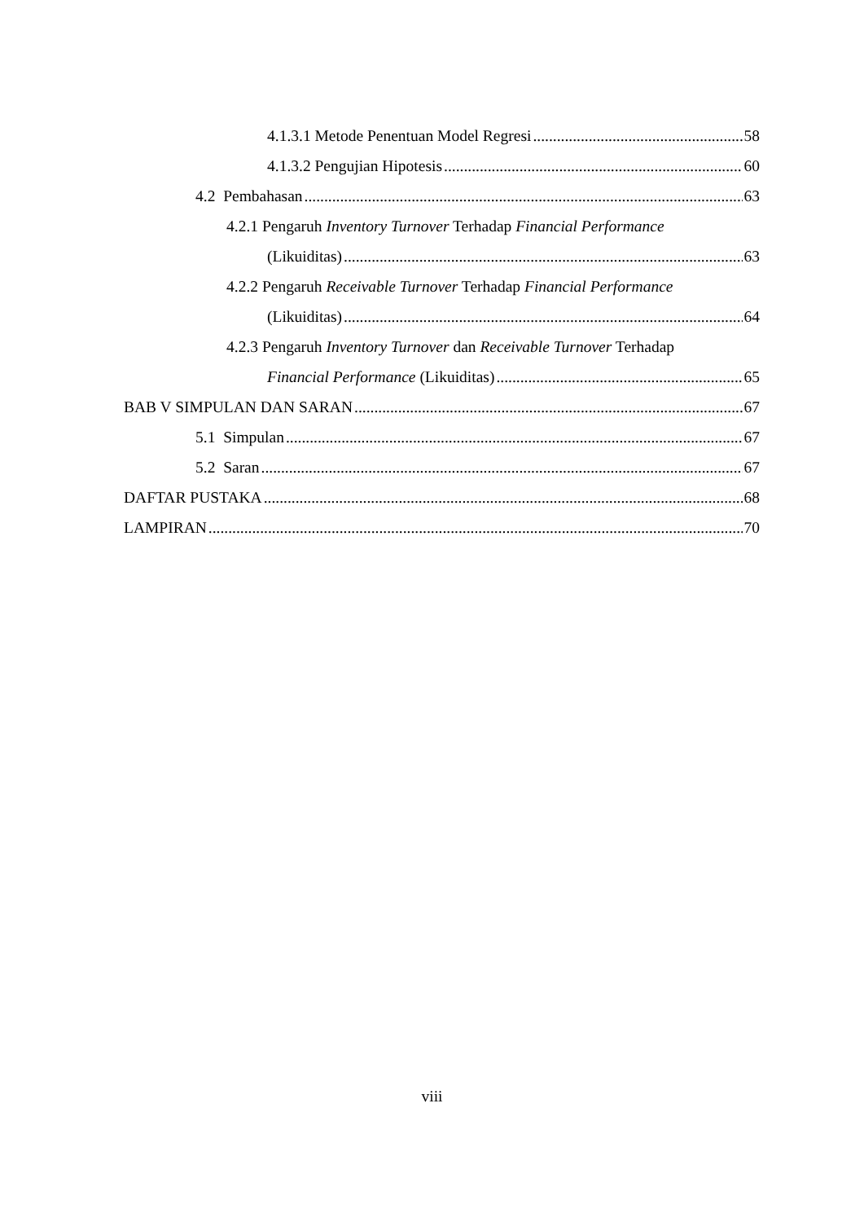4.1.3.1 Metode Penentuan Model Regresi 58
4.1.3.2 Pengujian Hipotesis 60
4.2 Pembahasan 63
4.2.1 Pengaruh Inventory Turnover Terhadap Financial Performance
(Likuiditas) 63
4.2.2 Pengaruh Receivable Turnover Terhadap Financial Performance
(Likuiditas) 64
4.2.3 Pengaruh Inventory Turnover dan Receivable Turnover Terhadap
Financial Performance (Likuiditas) 65
BAB V SIMPULAN DAN SARAN 67
5.1 Simpulan 67
5.2 Saran 67
DAFTAR PUSTAKA 68
LAMPIRAN 70
viii